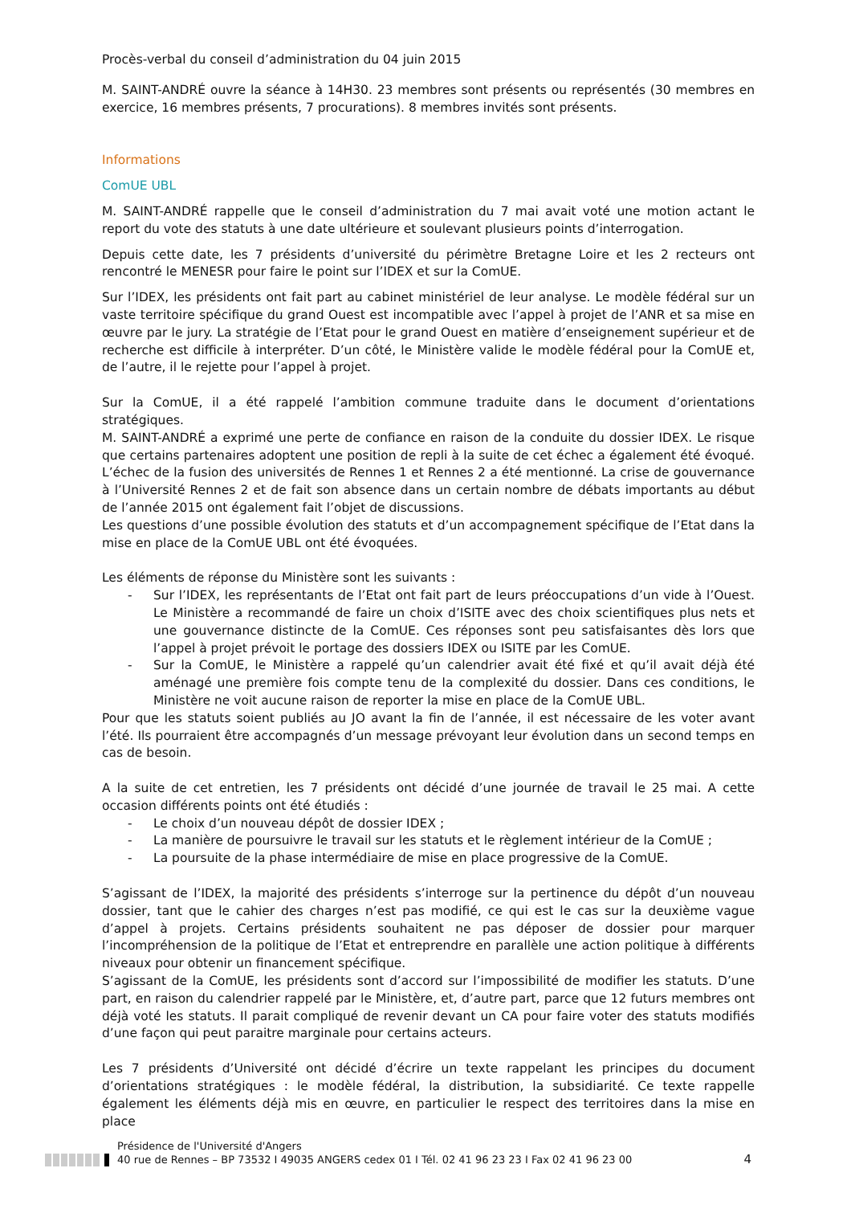Procès-verbal du conseil d’administration du 04 juin 2015
M. SAINT-ANDRÉ ouvre la séance à 14H30. 23 membres sont présents ou représentés (30 membres en exercice, 16 membres présents, 7 procurations). 8 membres invités sont présents.
Informations
ComUE UBL
M. SAINT-ANDRÉ rappelle que le conseil d’administration du 7 mai avait voté une motion actant le report du vote des statuts à une date ultérieure et soulevant plusieurs points d’interrogation.
Depuis cette date, les 7 présidents d’université du périmètre Bretagne Loire et les 2 recteurs ont rencontré le MENESR pour faire le point sur l’IDEX et sur la ComUE.
Sur l’IDEX, les présidents ont fait part au cabinet ministériel de leur analyse. Le modèle fédéral sur un vaste territoire spécifique du grand Ouest est incompatible avec l’appel à projet de l’ANR et sa mise en œuvre par le jury. La stratégie de l’Etat pour le grand Ouest en matière d’enseignement supérieur et de recherche est difficile à interpréter. D’un côté, le Ministère valide le modèle fédéral pour la ComUE et, de l’autre, il le rejette pour l’appel à projet.
Sur la ComUE, il a été rappelé l’ambition commune traduite dans le document d’orientations stratégiques.
M. SAINT-ANDRÉ a exprimé une perte de confiance en raison de la conduite du dossier IDEX. Le risque que certains partenaires adoptent une position de repli à la suite de cet échec a également été évoqué. L’échec de la fusion des universités de Rennes 1 et Rennes 2 a été mentionné. La crise de gouvernance à l’Université Rennes 2 et de fait son absence dans un certain nombre de débats importants au début de l’année 2015 ont également fait l’objet de discussions.
Les questions d’une possible évolution des statuts et d’un accompagnement spécifique de l’Etat dans la mise en place de la ComUE UBL ont été évoquées.
Les éléments de réponse du Ministère sont les suivants :
- Sur l’IDEX, les représentants de l’Etat ont fait part de leurs préoccupations d’un vide à l’Ouest. Le Ministère a recommandé de faire un choix d’ISITE avec des choix scientifiques plus nets et une gouvernance distincte de la ComUE. Ces réponses sont peu satisfaisantes dès lors que l’appel à projet prévoit le portage des dossiers IDEX ou ISITE par les ComUE.
- Sur la ComUE, le Ministère a rappelé qu’un calendrier avait été fixé et qu’il avait déjà été aménagé une première fois compte tenu de la complexité du dossier. Dans ces conditions, le Ministère ne voit aucune raison de reporter la mise en place de la ComUE UBL.
Pour que les statuts soient publiés au JO avant la fin de l’année, il est nécessaire de les voter avant l’été. Ils pourraient être accompagnés d’un message prévoyant leur évolution dans un second temps en cas de besoin.
A la suite de cet entretien, les 7 présidents ont décidé d’une journée de travail le 25 mai. A cette occasion différents points ont été étudiés :
- Le choix d’un nouveau dépôt de dossier IDEX ;
- La manière de poursuivre le travail sur les statuts et le règlement intérieur de la ComUE ;
- La poursuite de la phase intermédiaire de mise en place progressive de la ComUE.
S’agissant de l’IDEX, la majorité des présidents s’interroge sur la pertinence du dépôt d’un nouveau dossier, tant que le cahier des charges n’est pas modifié, ce qui est le cas sur la deuxième vague d’appel à projets. Certains présidents souhaitent ne pas déposer de dossier pour marquer l’incompréhension de la politique de l’Etat et entreprendre en parallèle une action politique à différents niveaux pour obtenir un financement spécifique.
S’agissant de la ComUE, les présidents sont d’accord sur l’impossibilité de modifier les statuts. D’une part, en raison du calendrier rappelé par le Ministère, et, d’autre part, parce que 12 futurs membres ont déjà voté les statuts. Il parait compliqué de revenir devant un CA pour faire voter des statuts modifiés d’une façon qui peut paraitre marginale pour certains acteurs.
Les 7 présidents d’Université ont décidé d’écrire un texte rappelant les principes du document d’orientations stratégiques : le modèle fédéral, la distribution, la subsidiarité. Ce texte rappelle également les éléments déjà mis en œuvre, en particulier le respect des territoires dans la mise en place
Présidence de l'Université d'Angers
40 rue de Rennes – BP 73532 I 49035 ANGERS cedex 01 I Tél. 02 41 96 23 23 I Fax 02 41 96 23 00
4